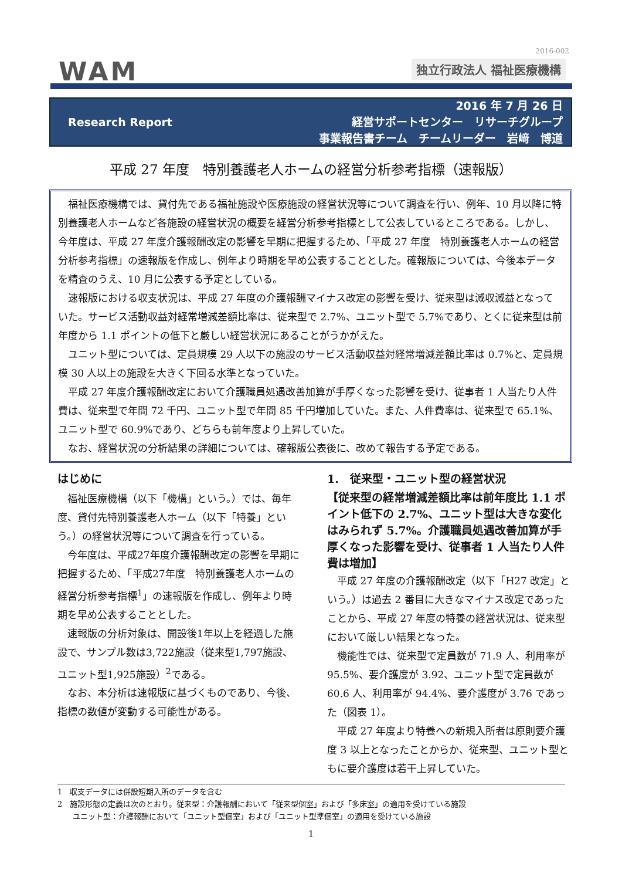2016-002
WAM 独立行政法人 福祉医療機構
Research Report
2016 年 7 月 26 日
経営サポートセンター　リサーチグループ
事業報告書チーム　チームリーダー　岩﨑　博道
平成 27 年度　特別養護老人ホームの経営分析参考指標（速報版）
福祉医療機構では、貸付先である福祉施設や医療施設の経営状況等について調査を行い、例年、10 月以降に特別養護老人ホームなど各施設の経営状況の概要を経営分析参考指標として公表しているところである。しかし、今年度は、平成 27 年度介護報酬改定の影響を早期に把握するため、「平成 27 年度　特別養護老人ホームの経営分析参考指標」の速報版を作成し、例年より時期を早め公表することとした。確報版については、今後本データを精査のうえ、10 月に公表する予定としている。
速報版における収支状況は、平成 27 年度の介護報酬マイナス改定の影響を受け、従来型は減収減益となっていた。サービス活動収益対経常増減差額比率は、従来型で 2.7%、ユニット型で 5.7%であり、とくに従来型は前年度から 1.1 ポイントの低下と厳しい経営状況にあることがうかがえた。
ユニット型については、定員規模 29 人以下の施設のサービス活動収益対経常増減差額比率は 0.7%と、定員規模 30 人以上の施設を大きく下回る水準となっていた。
平成 27 年度介護報酬改定において介護職員処遇改善加算が手厚くなった影響を受け、従事者 1 人当たり人件費は、従来型で年間 72 千円、ユニット型で年間 85 千円増加していた。また、人件費率は、従来型で 65.1%、ユニット型で 60.9%であり、どちらも前年度より上昇していた。
なお、経営状況の分析結果の詳細については、確報版公表後に、改めて報告する予定である。
はじめに
福祉医療機構（以下「機構」という。）では、毎年度、貸付先特別養護老人ホーム（以下「特養」という。）の経営状況等について調査を行っている。
今年度は、平成27年度介護報酬改定の影響を早期に把握するため、「平成27年度　特別養護老人ホームの経営分析参考指標<sup>1</sup>」の速報版を作成し、例年より時期を早め公表することとした。
速報版の分析対象は、開設後1年以上を経過した施設で、サンプル数は3,722施設（従来型1,797施設、ユニット型1,925施設）<sup>2</sup>である。
なお、本分析は速報版に基づくものであり、今後、指標の数値が変動する可能性がある。
1.　従来型・ユニット型の経営状況
【従来型の経常増減差額比率は前年度比 1.1 ポイント低下の 2.7%、ユニット型は大きな変化はみられず 5.7%。介護職員処遇改善加算が手厚くなった影響を受け、従事者 1 人当たり人件費は増加】
平成 27 年度の介護報酬改定（以下「H27 改定」という。）は過去 2 番目に大きなマイナス改定であったことから、平成 27 年度の特養の経営状況は、従来型において厳しい結果となった。
機能性では、従来型で定員数が 71.9 人、利用率が 95.5%、要介護度が 3.92、ユニット型で定員数が 60.6 人、利用率が 94.4%、要介護度が 3.76 であった（図表 1）。
平成 27 年度より特養への新規入所者は原則要介護度 3 以上となったことからか、従来型、ユニット型ともに要介護度は若干上昇していた。
1　収支データには併設短期入所のデータを含む
2　施設形態の定義は次のとおり。従来型：介護報酬において「従来型個室」および「多床室」の適用を受けている施設
　　ユニット型：介護報酬において「ユニット型個室」および「ユニット型準個室」の適用を受けている施設
1